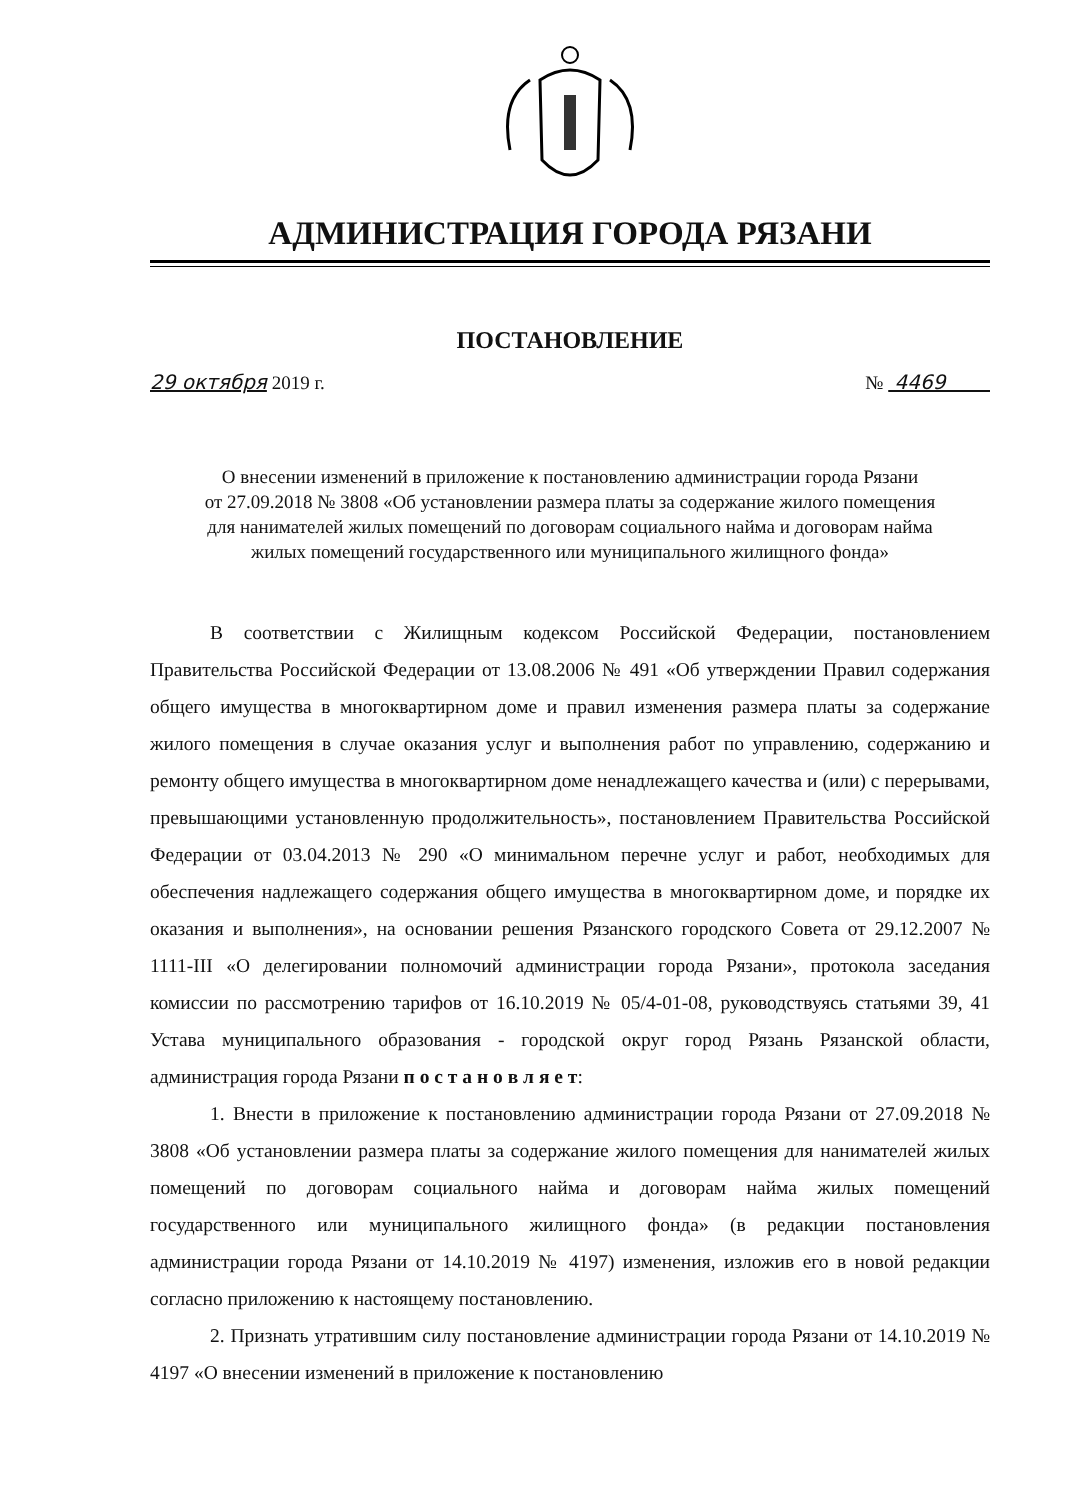АДМИНИСТРАЦИЯ ГОРОДА РЯЗАНИ
ПОСТАНОВЛЕНИЕ
29 октября 2019 г. № 4469
О внесении изменений в приложение к постановлению администрации города Рязани
от 27.09.2018 № 3808 «Об установлении размера платы за содержание жилого помещения
для нанимателей жилых помещений по договорам социального найма и договорам найма
жилых помещений государственного или муниципального жилищного фонда»
В соответствии с Жилищным кодексом Российской Федерации, постановлением Правительства Российской Федерации от 13.08.2006 № 491 «Об утверждении Правил содержания общего имущества в многоквартирном доме и правил изменения размера платы за содержание жилого помещения в случае оказания услуг и выполнения работ по управлению, содержанию и ремонту общего имущества в многоквартирном доме ненадлежащего качества и (или) с перерывами, превышающими установленную продолжительность», постановлением Правительства Российской Федерации от 03.04.2013 № 290 «О минимальном перечне услуг и работ, необходимых для обеспечения надлежащего содержания общего имущества в многоквартирном доме, и порядке их оказания и выполнения», на основании решения Рязанского городского Совета от 29.12.2007 № 1111-III «О делегировании полномочий администрации города Рязани», протокола заседания комиссии по рассмотрению тарифов от 16.10.2019 № 05/4-01-08, руководствуясь статьями 39, 41 Устава муниципального образования - городской округ город Рязань Рязанской области, администрация города Рязани п о с т а н о в л я е т:
1. Внести в приложение к постановлению администрации города Рязани от 27.09.2018 № 3808 «Об установлении размера платы за содержание жилого помещения для нанимателей жилых помещений по договорам социального найма и договорам найма жилых помещений государственного или муниципального жилищного фонда» (в редакции постановления администрации города Рязани от 14.10.2019 № 4197) изменения, изложив его в новой редакции согласно приложению к настоящему постановлению.
2. Признать утратившим силу постановление администрации города Рязани от 14.10.2019 № 4197 «О внесении изменений в приложение к постановлению